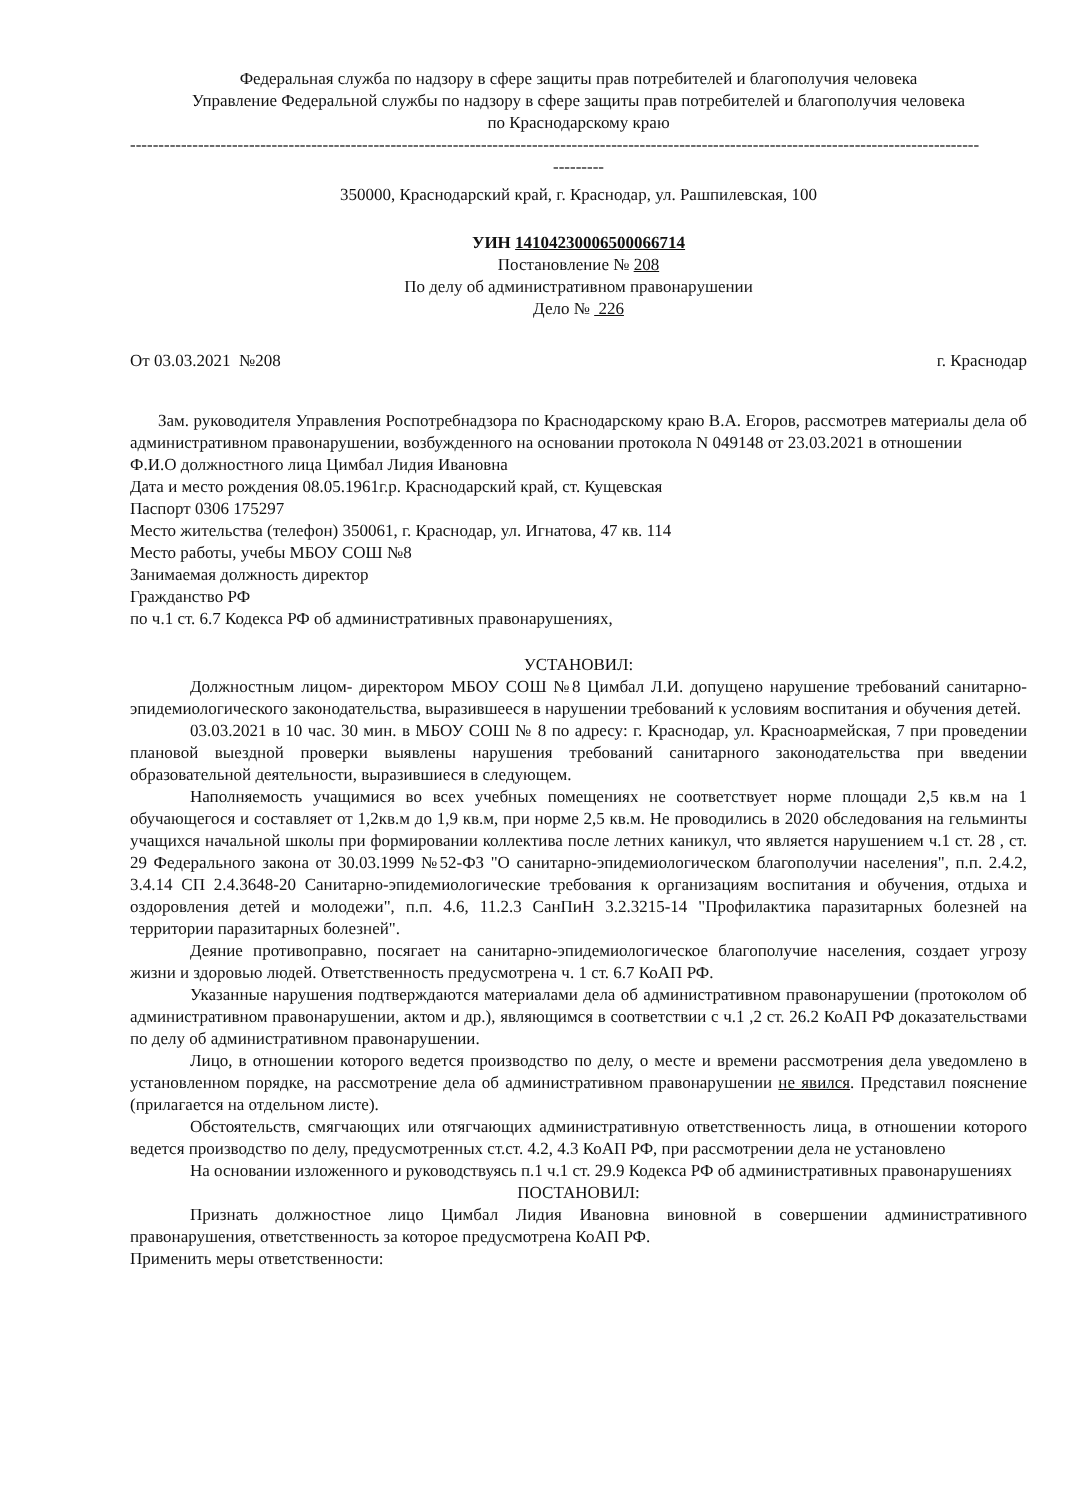Федеральная служба по надзору в сфере защиты прав потребителей и благополучия человека
Управление Федеральной службы по надзору в сфере защиты прав потребителей и благополучия человека
по Краснодарскому краю
------------------------------------------------------------------------------------------------------------------------------------------------------
---------
350000, Краснодарский край, г. Краснодар, ул. Рашпилевская, 100
УИН 14104230006500066714
Постановление № 208
По делу об административном правонарушении
Дело № 226
От 03.03.2021 №208 г. Краснодар
Зам. руководителя Управления Роспотребнадзора по Краснодарскому краю В.А. Егоров, рассмотрев материалы дела об административном правонарушении, возбужденного на основании протокола N 049148 от 23.03.2021 в отношении
Ф.И.О должностного лица Цимбал Лидия Ивановна
Дата и место рождения 08.05.1961г.р. Краснодарский край, ст. Кущевская
Паспорт 0306 175297
Место жительства (телефон) 350061, г. Краснодар, ул. Игнатова, 47 кв. 114
Место работы, учебы МБОУ СОШ №8
Занимаемая должность директор
Гражданство РФ
по ч.1 ст. 6.7 Кодекса РФ об административных правонарушениях,
УСТАНОВИЛ:
Должностным лицом- директором МБОУ СОШ №8 Цимбал Л.И. допущено нарушение требований санитарно-эпидемиологического законодательства, выразившееся в нарушении требований к условиям воспитания и обучения детей.
03.03.2021 в 10 час. 30 мин. в МБОУ СОШ № 8 по адресу: г. Краснодар, ул. Красноармейская, 7 при проведении плановой выездной проверки выявлены нарушения требований санитарного законодательства при введении образовательной деятельности, выразившиеся в следующем.
Наполняемость учащимися во всех учебных помещениях не соответствует норме площади 2,5 кв.м на 1 обучающегося и составляет от 1,2кв.м до 1,9 кв.м, при норме 2,5 кв.м. Не проводились в 2020 обследования на гельминты учащихся начальной школы при формировании коллектива после летних каникул, что является нарушением ч.1 ст. 28 , ст. 29 Федерального закона от 30.03.1999 №52-ФЗ "О санитарно-эпидемиологическом благополучии населения", п.п. 2.4.2, 3.4.14 СП 2.4.3648-20 Санитарно-эпидемиологические требования к организациям воспитания и обучения, отдыха и оздоровления детей и молодежи", п.п. 4.6, 11.2.3 СанПиН 3.2.3215-14 "Профилактика паразитарных болезней на территории паразитарных болезней".
Деяние противоправно, посягает на санитарно-эпидемиологическое благополучие населения, создает угрозу жизни и здоровью людей. Ответственность предусмотрена ч. 1 ст. 6.7 КоАП РФ.
Указанные нарушения подтверждаются материалами дела об административном правонарушении (протоколом об административном правонарушении, актом и др.), являющимся в соответствии с ч.1 ,2 ст. 26.2 КоАП РФ доказательствами по делу об административном правонарушении.
Лицо, в отношении которого ведется производство по делу, о месте и времени рассмотрения дела уведомлено в установленном порядке, на рассмотрение дела об административном правонарушении не явился. Представил пояснение (прилагается на отдельном листе).
Обстоятельств, смягчающих или отягчающих административную ответственность лица, в отношении которого ведется производство по делу, предусмотренных ст.ст. 4.2, 4.3 КоАП РФ, при рассмотрении дела не установлено
На основании изложенного и руководствуясь п.1 ч.1 ст. 29.9 Кодекса РФ об административных правонарушениях
ПОСТАНОВИЛ:
Признать должностное лицо Цимбал Лидия Ивановна виновной в совершении административного правонарушения, ответственность за которое предусмотрена КоАП РФ.
Применить меры ответственности: